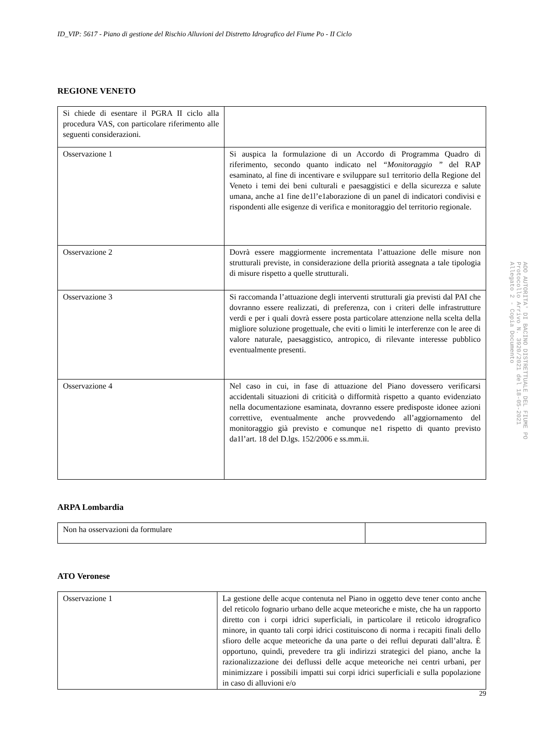ID_VIP: 5617 - Piano di gestione del Rischio Alluvioni del Distretto Idrografico del Fiume Po - II Ciclo
REGIONE VENETO
| Si chiede di esentare il PGRA II ciclo alla procedura VAS, con particolare riferimento alle seguenti considerazioni. | |
| Osservazione 1 | Si auspica la formulazione di un Accordo di Programma Quadro di riferimento, secondo quanto indicato nel “Monitoraggio ” del RAP esaminato, al fine di incentivare e sviluppare su1 territorio della Regione del Veneto i temi dei beni culturali e paesaggistici e della sicurezza e salute umana, anche a1 fine de1l’e1aborazione di un panel di indicatori condivisi e rispondenti alle esigenze di verifica e monitoraggio del territorio regionale. |
| Osservazione 2 | Dovrà essere maggiormente incrementata l’attuazione delle misure non strutturali previste, in considerazione della priorità assegnata a tale tipologia di misure rispetto a quelle strutturali. |
| Osservazione 3 | Si raccomanda l’attuazione degli interventi strutturali gia previsti dal PAI che dovranno essere realizzati, di preferenza, con i criteri delle infrastrutture verdi e per i quali dovrà essere posta particolare attenzione nella scelta della migliore soluzione progettuale, che eviti o limiti le interferenze con le aree di valore naturale, paesaggistico, antropico, di rilevante interesse pubblico eventualmente presenti. |
| Osservazione 4 | Nel caso in cui, in fase di attuazione del Piano dovessero verificarsi accidentali situazioni di criticità o difformità rispetto a quanto evidenziato nella documentazione esaminata, dovranno essere predisposte idonee azioni correttive, eventualmente anche provvedendo all’aggiornamento del monitoraggio già previsto e comunque ne1 rispetto di quanto previsto da1l’art. 18 del D.lgs. 152/2006 e ss.mm.ii. |
ARPA Lombardia
| Non ha osservazioni da formulare | |
ATO Veronese
| Osservazione 1 | La gestione delle acque contenuta nel Piano in oggetto deve tener conto anche del reticolo fognario urbano delle acque meteoriche e miste, che ha un rapporto diretto con i corpi idrici superficiali, in particolare il reticolo idrografico minore, in quanto tali corpi idrici costituiscono di norma i recapiti finali dello sfioro delle acque meteoriche da una parte o dei reflui depurati dall’altra. È opportuno, quindi, prevedere tra gli indirizzi strategici del piano, anche la razionalizzazione dei deflussi delle acque meteoriche nei centri urbani, per minimizzare i possibili impatti sui corpi idrici superficiali e sulla popolazione in caso di alluvioni e/o |
29
AOO AUTORITA' DI BACINO DISTRETTUALE DEL FIUME PO
Protocollo Arrivo N. 3920/2021 del 18-05-2021
Allegato 2 - Copia Documento